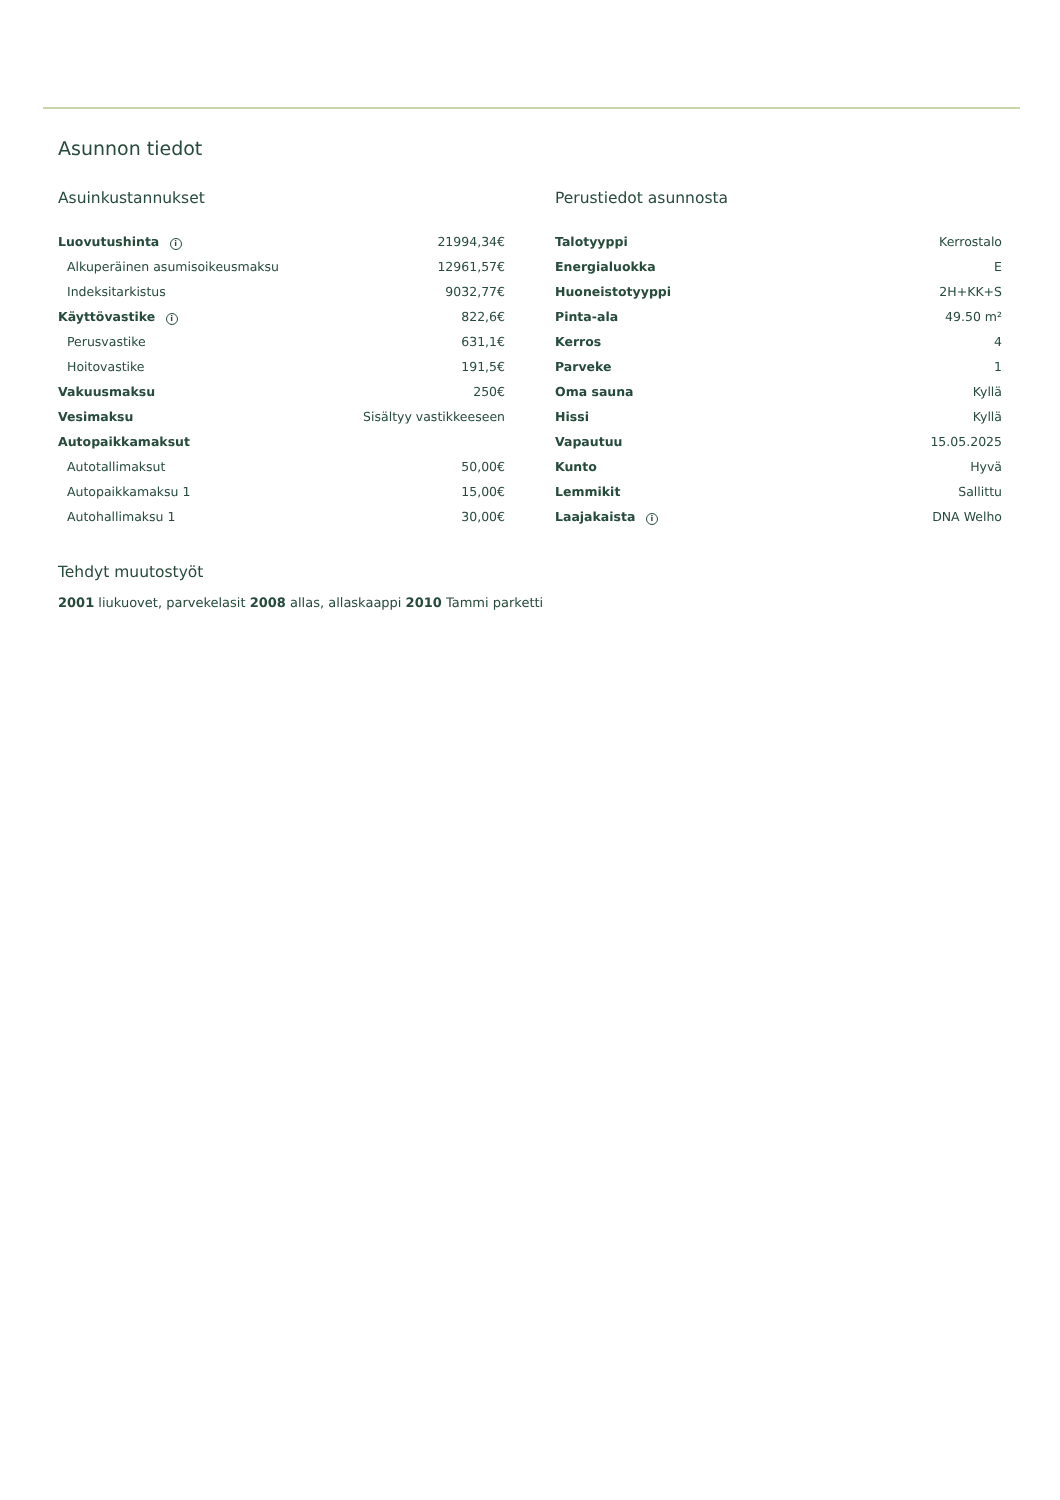Asunnon tiedot
Asuinkustannukset
| Luovutushinta i | 21994,34€ |
| Alkuperäinen asumisoikeusmaksu | 12961,57€ |
| Indeksitarkistus | 9032,77€ |
| Käyttövastike i | 822,6€ |
| Perusvastike | 631,1€ |
| Hoitovastike | 191,5€ |
| Vakuusmaksu | 250€ |
| Vesimaksu | Sisältyy vastikkeeseen |
| Autopaikkamaksut | |
| Autotallimaksut | 50,00€ |
| Autopaikkamaksu 1 | 15,00€ |
| Autohallimaksu 1 | 30,00€ |
Perustiedot asunnosta
| Talotyyppi | Kerrostalo |
| Energialuokka | E |
| Huoneistotyyppi | 2H+KK+S |
| Pinta-ala | 49.50 m² |
| Kerros | 4 |
| Parveke | 1 |
| Oma sauna | Kyllä |
| Hissi | Kyllä |
| Vapautuu | 15.05.2025 |
| Kunto | Hyvä |
| Lemmikit | Sallittu |
| Laajakaista i | DNA Welho |
Tehdyt muutostyöt
2001 liukuovet, parvekelasit 2008 allas, allaskaappi 2010 Tammi parketti